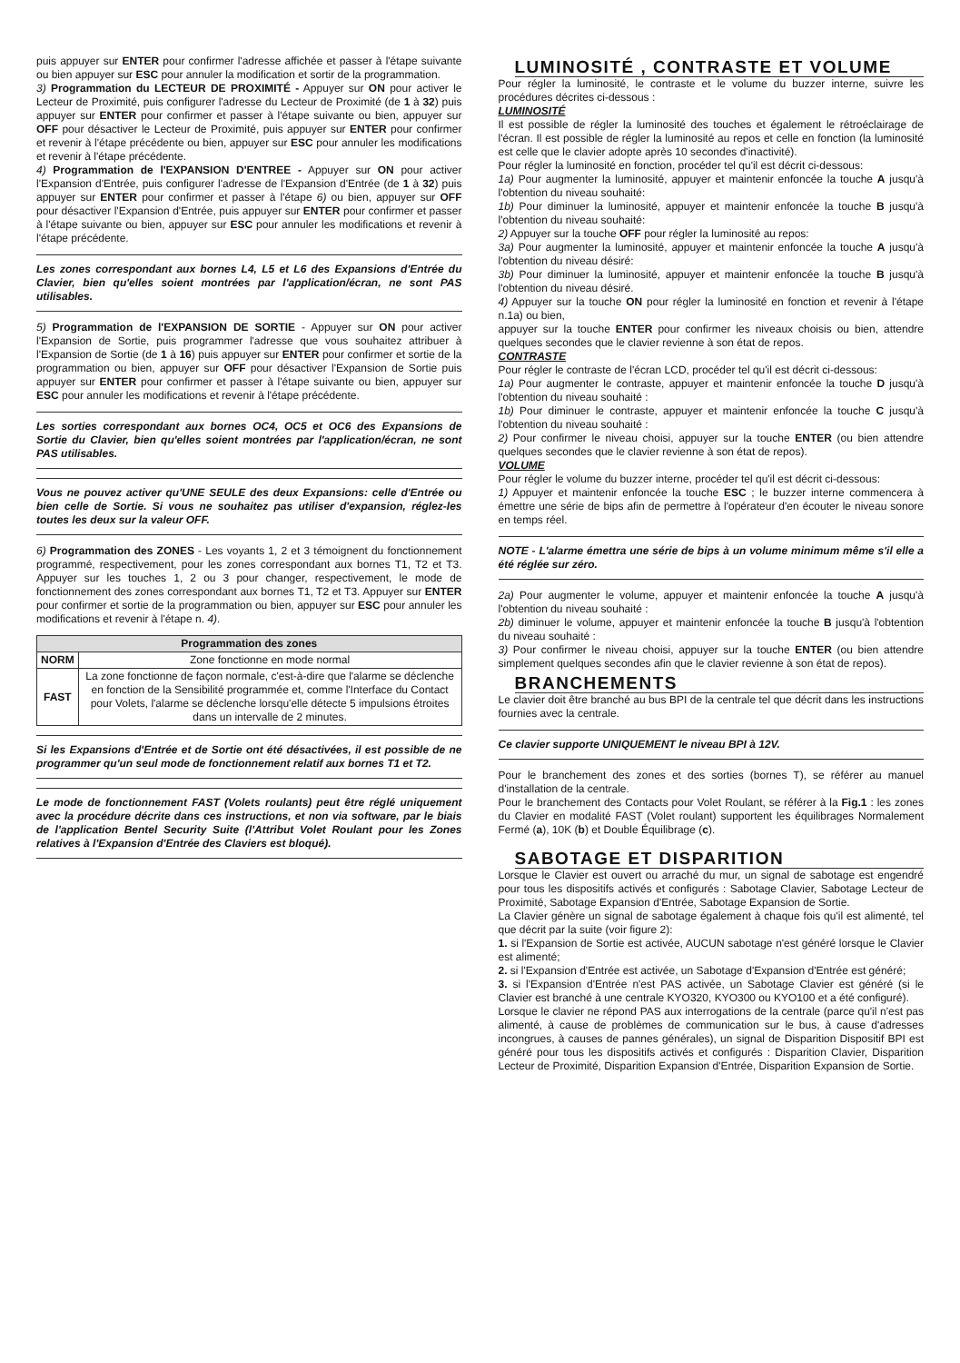puis appuyer sur ENTER pour confirmer l'adresse affichée et passer à l'étape suivante ou bien appuyer sur ESC pour annuler la modification et sortir de la programmation.
3) Programmation du LECTEUR DE PROXIMITÉ - Appuyer sur ON pour activer le Lecteur de Proximité, puis configurer l'adresse du Lecteur de Proximité (de 1 à 32) puis appuyer sur ENTER pour confirmer et passer à l'étape suivante ou bien, appuyer sur OFF pour désactiver le Lecteur de Proximité, puis appuyer sur ENTER pour confirmer et revenir à l'étape précédente ou bien, appuyer sur ESC pour annuler les modifications et revenir à l'étape précédente.
4) Programmation de l'EXPANSION D'ENTREE - Appuyer sur ON pour activer l'Expansion d'Entrée, puis configurer l'adresse de l'Expansion d'Entrée (de 1 à 32) puis appuyer sur ENTER pour confirmer et passer à l'étape 6) ou bien, appuyer sur OFF pour désactiver l'Expansion d'Entrée, puis appuyer sur ENTER pour confirmer et passer à l'étape suivante ou bien, appuyer sur ESC pour annuler les modifications et revenir à l'étape précédente.
Les zones correspondant aux bornes L4, L5 et L6 des Expansions d'Entrée du Clavier, bien qu'elles soient montrées par l'application/écran, ne sont PAS utilisables.
5) Programmation de l'EXPANSION DE SORTIE - Appuyer sur ON pour activer l'Expansion de Sortie, puis programmer l'adresse que vous souhaitez attribuer à l'Expansion de Sortie (de 1 à 16) puis appuyer sur ENTER pour confirmer et sortie de la programmation ou bien, appuyer sur OFF pour désactiver l'Expansion de Sortie puis appuyer sur ENTER pour confirmer et passer à l'étape suivante ou bien, appuyer sur ESC pour annuler les modifications et revenir à l'étape précédente.
Les sorties correspondant aux bornes OC4, OC5 et OC6 des Expansions de Sortie du Clavier, bien qu'elles soient montrées par l'application/écran, ne sont PAS utilisables.
Vous ne pouvez activer qu'UNE SEULE des deux Expansions: celle d'Entrée ou bien celle de Sortie. Si vous ne souhaitez pas utiliser d'expansion, réglez-les toutes les deux sur la valeur OFF.
6) Programmation des ZONES - Les voyants 1, 2 et 3 témoignent du fonctionnement programmé, respectivement, pour les zones correspondant aux bornes T1, T2 et T3. Appuyer sur les touches 1, 2 ou 3 pour changer, respectivement, le mode de fonctionnement des zones correspondant aux bornes T1, T2 et T3. Appuyer sur ENTER pour confirmer et sortie de la programmation ou bien, appuyer sur ESC pour annuler les modifications et revenir à l'étape n. 4).
| Programmation des zones | |
| --- | --- |
| NORM | Zone fonctionne en mode normal |
| FAST | La zone fonctionne de façon normale, c'est-à-dire que l'alarme se déclenche en fonction de la Sensibilité programmée et, comme l'Interface du Contact pour Volets, l'alarme se déclenche lorsqu'elle détecte 5 impulsions étroites dans un intervalle de 2 minutes. |
Si les Expansions d'Entrée et de Sortie ont été désactivées, il est possible de ne programmer qu'un seul mode de fonctionnement relatif aux bornes T1 et T2.
Le mode de fonctionnement FAST (Volets roulants) peut être réglé uniquement avec la procédure décrite dans ces instructions, et non via software, par le biais de l'application Bentel Security Suite (l'Attribut Volet Roulant pour les Zones relatives à l'Expansion d'Entrée des Claviers est bloqué).
LUMINOSITÉ , CONTRASTE ET VOLUME
Pour régler la luminosité, le contraste et le volume du buzzer interne, suivre les procédures décrites ci-dessous :
LUMINOSITÉ
Il est possible de régler la luminosité des touches et également le rétroéclairage de l'écran. Il est possible de régler la luminosité au repos et celle en fonction (la luminosité est celle que le clavier adopte après 10 secondes d'inactivité).
Pour régler la luminosité en fonction, procéder tel qu'il est décrit ci-dessous:
1a) Pour augmenter la luminosité, appuyer et maintenir enfoncée la touche A jusqu'à l'obtention du niveau souhaité:
1b) Pour diminuer la luminosité, appuyer et maintenir enfoncée la touche B jusqu'à l'obtention du niveau souhaité:
2) Appuyer sur la touche OFF pour régler la luminosité au repos:
3a) Pour augmenter la luminosité, appuyer et maintenir enfoncée la touche A jusqu'à l'obtention du niveau désiré:
3b) Pour diminuer la luminosité, appuyer et maintenir enfoncée la touche B jusqu'à l'obtention du niveau désiré.
4) Appuyer sur la touche ON pour régler la luminosité en fonction et revenir à l'étape n.1a) ou bien,
appuyer sur la touche ENTER pour confirmer les niveaux choisis ou bien, attendre quelques secondes que le clavier revienne à son état de repos.
CONTRASTE
Pour régler le contraste de l'écran LCD, procéder tel qu'il est décrit ci-dessous:
1a) Pour augmenter le contraste, appuyer et maintenir enfoncée la touche D jusqu'à l'obtention du niveau souhaité :
1b) Pour diminuer le contraste, appuyer et maintenir enfoncée la touche C jusqu'à l'obtention du niveau souhaité :
2) Pour confirmer le niveau choisi, appuyer sur la touche ENTER (ou bien attendre quelques secondes que le clavier revienne à son état de repos).
VOLUME
Pour régler le volume du buzzer interne, procéder tel qu'il est décrit ci-dessous:
1) Appuyer et maintenir enfoncée la touche ESC ; le buzzer interne commencera à émettre une série de bips afin de permettre à l'opérateur d'en écouter le niveau sonore en temps réel.
NOTE - L'alarme émettra une série de bips à un volume minimum même s'il elle a été réglée sur zéro.
2a) Pour augmenter le volume, appuyer et maintenir enfoncée la touche A jusqu'à l'obtention du niveau souhaité :
2b) diminuer le volume, appuyer et maintenir enfoncée la touche B jusqu'à l'obtention du niveau souhaité :
3) Pour confirmer le niveau choisi, appuyer sur la touche ENTER (ou bien attendre simplement quelques secondes afin que le clavier revienne à son état de repos).
BRANCHEMENTS
Le clavier doit être branché au bus BPI de la centrale tel que décrit dans les instructions fournies avec la centrale.
Ce clavier supporte UNIQUEMENT le niveau BPI à 12V.
Pour le branchement des zones et des sorties (bornes T), se référer au manuel d'installation de la centrale.
Pour le branchement des Contacts pour Volet Roulant, se référer à la Fig.1 : les zones du Clavier en modalité FAST (Volet roulant) supportent les équilibrages Normalement Fermé (a), 10K (b) et Double Équilibrage (c).
SABOTAGE ET DISPARITION
Lorsque le Clavier est ouvert ou arraché du mur, un signal de sabotage est engendré pour tous les dispositifs activés et configurés : Sabotage Clavier, Sabotage Lecteur de Proximité, Sabotage Expansion d'Entrée, Sabotage Expansion de Sortie.
La Clavier génère un signal de sabotage également à chaque fois qu'il est alimenté, tel que décrit par la suite (voir figure 2):
1. si l'Expansion de Sortie est activée, AUCUN sabotage n'est généré lorsque le Clavier est alimenté;
2. si l'Expansion d'Entrée est activée, un Sabotage d'Expansion d'Entrée est généré;
3. si l'Expansion d'Entrée n'est PAS activée, un Sabotage Clavier est généré (si le Clavier est branché à une centrale KYO320, KYO300 ou KYO100 et a été configuré).
Lorsque le clavier ne répond PAS aux interrogations de la centrale (parce qu'il n'est pas alimenté, à cause de problèmes de communication sur le bus, à cause d'adresses incongrues, à causes de pannes générales), un signal de Disparition Dispositif BPI est généré pour tous les dispositifs activés et configurés : Disparition Clavier, Disparition Lecteur de Proximité, Disparition Expansion d'Entrée, Disparition Expansion de Sortie.